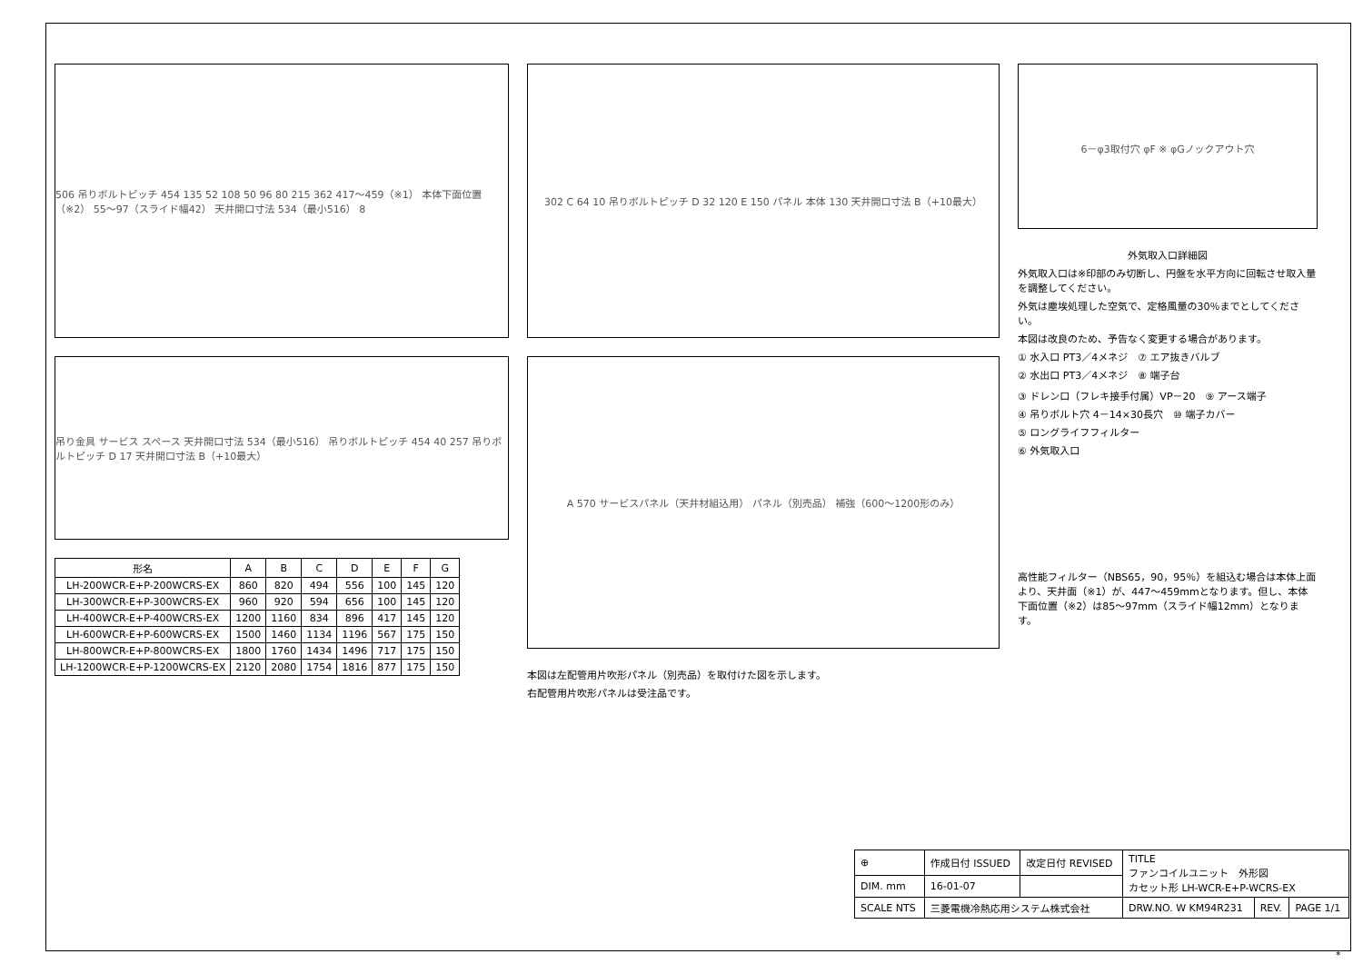506 吊りボルトピッチ 454 135 52 108 50 96 80 215 362 417～459（※1） 本体下面位置（※2） 55～97（スライド幅42） 天井開口寸法 534（最小516） 8
吊り金具 サービス スペース 天井開口寸法 534（最小516） 吊りボルトピッチ 454 40 257 吊りボルトピッチ D 17 天井開口寸法 B（+10最大）
| 形名 | A | B | C | D | E | F | G |
| --- | --- | --- | --- | --- | --- | --- | --- |
| LH-200WCR-E+P-200WCRS-EX | 860 | 820 | 494 | 556 | 100 | 145 | 120 |
| LH-300WCR-E+P-300WCRS-EX | 960 | 920 | 594 | 656 | 100 | 145 | 120 |
| LH-400WCR-E+P-400WCRS-EX | 1200 | 1160 | 834 | 896 | 417 | 145 | 120 |
| LH-600WCR-E+P-600WCRS-EX | 1500 | 1460 | 1134 | 1196 | 567 | 175 | 150 |
| LH-800WCR-E+P-800WCRS-EX | 1800 | 1760 | 1434 | 1496 | 717 | 175 | 150 |
| LH-1200WCR-E+P-1200WCRS-EX | 2120 | 2080 | 1754 | 1816 | 877 | 175 | 150 |
302 C 64 10 吊りボルトピッチ D 32 120 E 150 パネル 本体 130 天井開口寸法 B（+10最大）
A 570 サービスパネル（天井材組込用） パネル（別売品） 補強（600～1200形のみ）
本図は左配管用片吹形パネル（別売品）を取付けた図を示します。
右配管用片吹形パネルは受注品です。
6－φ3取付穴 φF ※ φGノックアウト穴
外気取入口詳細図
外気取入口は※印部のみ切断し、円盤を水平方向に回転させ取入量を調整してください。
外気は塵埃処理した空気で、定格風量の30％までとしてください。
本図は改良のため、予告なく変更する場合があります。
① 水入口 PT3／4メネジ　⑦ エア抜きバルブ
② 水出口 PT3／4メネジ　⑧ 端子台
③ ドレン口（フレキ接手付属）VP－20　⑨ アース端子
④ 吊りボルト穴 4－14×30長穴　⑩ 端子カバー
⑤ ロングライフフィルター
⑥ 外気取入口
高性能フィルター（NBS65，90，95％）を組込む場合は本体上面より、天井面（※1）が、447～459mmとなります。但し、本体下面位置（※2）は85～97mm（スライド幅12mm）となります。
| ⊕ | 作成日付 ISSUED | 改定日付 REVISED | TITLE ファンコイルユニット 外形図 カセット形 LH-WCR-E+P-WCRS-EX | | |
| DIM. mm | 16-01-07 | | | | |
| SCALE NTS | 三菱電機冷熱応用システム株式会社 | | DRW.NO. W KM94R231 | REV. | PAGE 1/1 |
*